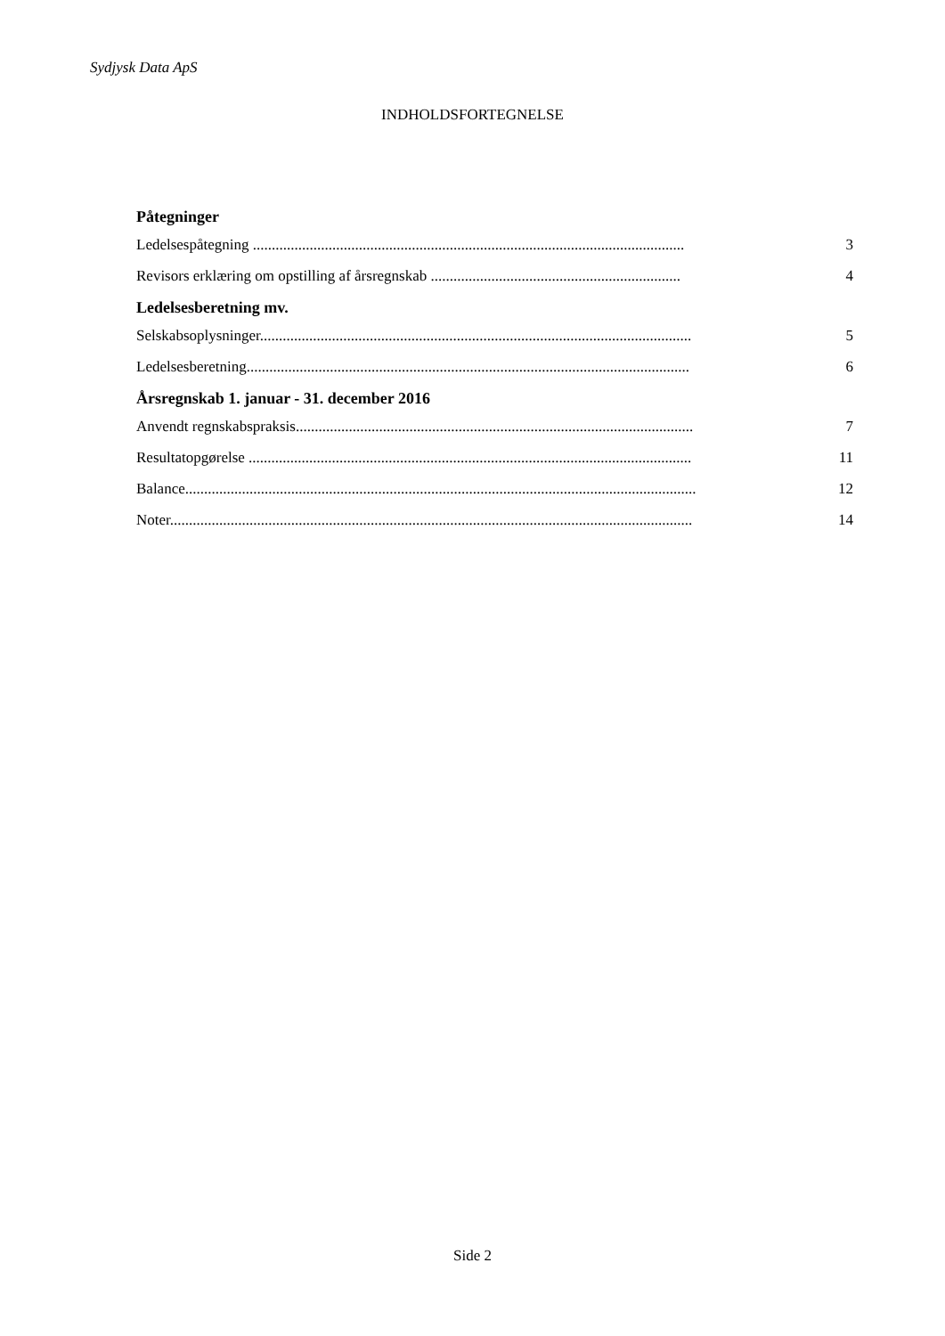Sydjysk Data ApS
INDHOLDSFORTEGNELSE
Påtegninger
Ledelsespåtegning .................................................................................................................. 3
Revisors erklæring om opstilling af årsregnskab .................................................................. 4
Ledelsesberetning mv.
Selskabsoplysninger.................................................................................................................. 5
Ledelsesberetning..................................................................................................................... 6
Årsregnskab 1. januar - 31. december 2016
Anvendt regnskabspraksis......................................................................................................... 7
Resultatopgørelse ..................................................................................................................... 11
Balance....................................................................................................................................... 12
Noter.......................................................................................................................................... 14
Side 2